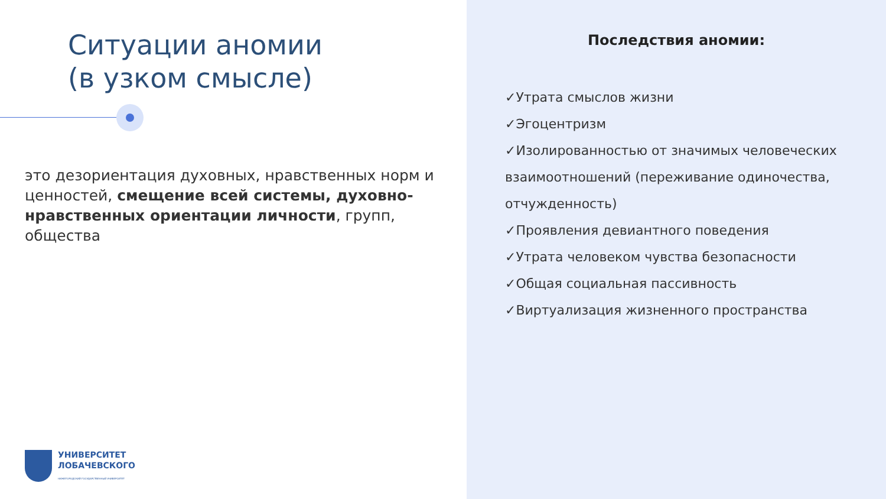Ситуации аномии
(в узком смысле)
это дезориентация духовных, нравственных норм и ценностей, смещение всей системы, духовно-нравственных ориентации личности, групп, общества
УНИВЕРСИТЕТ
ЛОБАЧЕВСКОГО
НИЖЕГОРОДСКИЙ ГОСУДАРСТВЕННЫЙ УНИВЕРСИТЕТ
Последствия аномии:
✓Утрата смыслов жизни
✓Эгоцентризм
✓Изолированностью от значимых человеческих взаимоотношений (переживание одиночества, отчужденность)
✓Проявления девиантного поведения
✓Утрата человеком чувства безопасности
✓Общая социальная пассивность
✓Виртуализация жизненного пространства